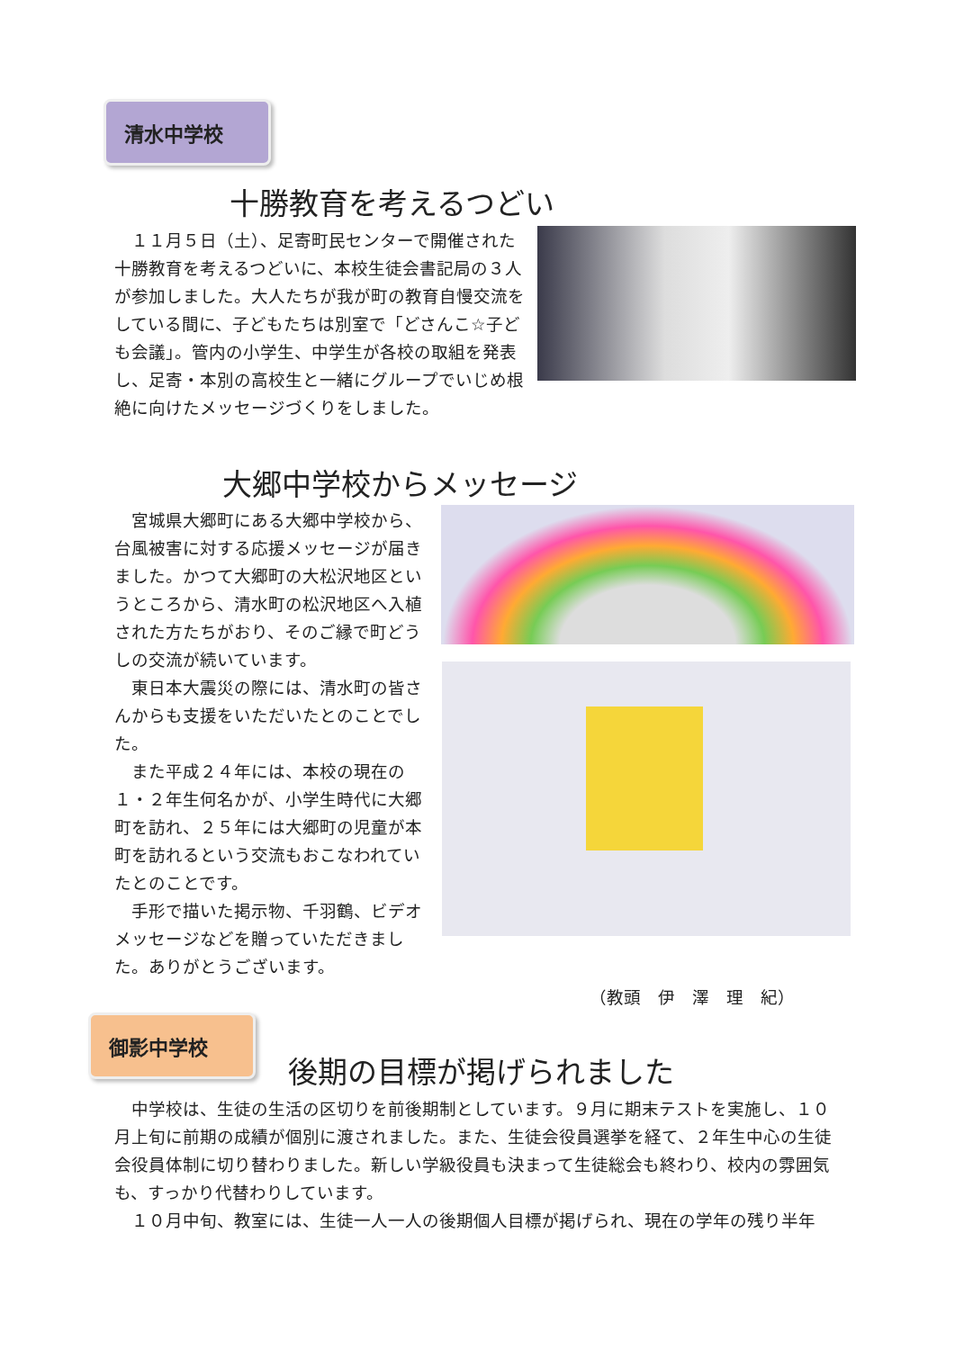清水中学校
十勝教育を考えるつどい
　１１月５日（土）、足寄町民センターで開催された十勝教育を考えるつどいに、本校生徒会書記局の３人が参加しました。大人たちが我が町の教育自慢交流をしている間に、子どもたちは別室で「どさんこ☆子ども会議」。管内の小学生、中学生が各校の取組を発表し、足寄・本別の高校生と一緒にグループでいじめ根絶に向けたメッセージづくりをしました。
大郷中学校からメッセージ
　宮城県大郷町にある大郷中学校から、台風被害に対する応援メッセージが届きました。かつて大郷町の大松沢地区というところから、清水町の松沢地区へ入植された方たちがおり、そのご縁で町どうしの交流が続いています。
　東日本大震災の際には、清水町の皆さんからも支援をいただいたとのことでした。
　また平成２４年には、本校の現在の１・２年生何名かが、小学生時代に大郷町を訪れ、２５年には大郷町の児童が本町を訪れるという交流もおこなわれていたとのことです。
　手形で描いた掲示物、千羽鶴、ビデオメッセージなどを贈っていただきました。ありがとうございます。
（教頭　伊　澤　理　紀）
御影中学校
後期の目標が掲げられました
　中学校は、生徒の生活の区切りを前後期制としています。９月に期末テストを実施し、１０月上旬に前期の成績が個別に渡されました。また、生徒会役員選挙を経て、２年生中心の生徒会役員体制に切り替わりました。新しい学級役員も決まって生徒総会も終わり、校内の雰囲気も、すっかり代替わりしています。
　１０月中旬、教室には、生徒一人一人の後期個人目標が掲げられ、現在の学年の残り半年